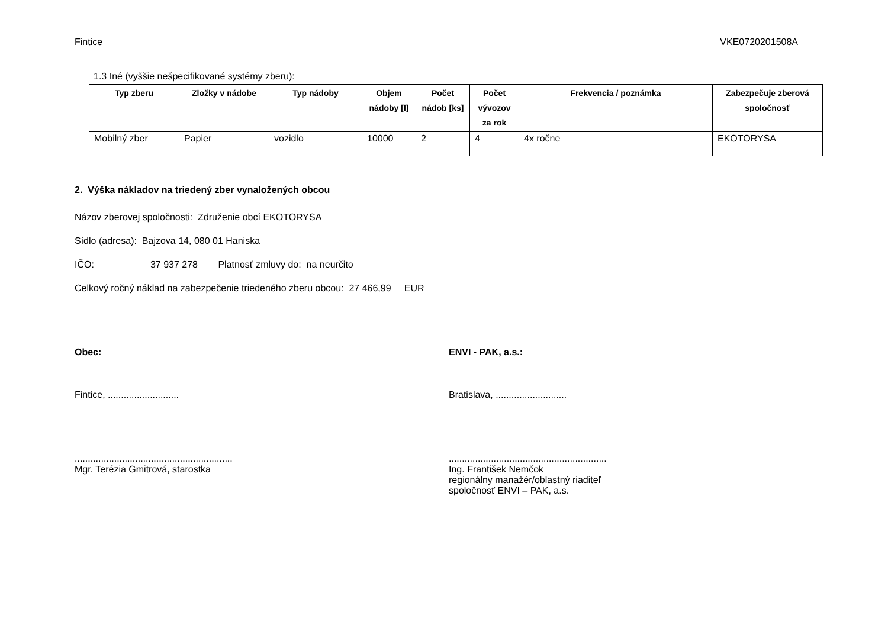Fintice VKE0720201508A
1.3 Iné (vyššie nešpecifikované systémy zberu):
| Typ zberu | Zložky v nádobe | Typ nádoby | Objem nádoby [l] | Počet nádob [ks] | Počet vývozov za rok | Frekvencia / poznámka | Zabezpečuje zberová spoločnosť |
| --- | --- | --- | --- | --- | --- | --- | --- |
| Mobilný zber | Papier | vozidlo | 10000 | 2 | 4 | 4x ročne | EKOTORYSA |
2. Výška nákladov na triedený zber vynaložených obcou
Názov zberovej spoločnosti: Združenie obcí EKOTORYSA
Sídlo (adresa): Bajzova 14, 080 01 Haniska
IČO: 37 937 278 Platnosť zmluvy do: na neurčito
Celkový ročný náklad na zabezpečenie triedeného zberu obcou: 27 466,99 EUR
Obec:
Fintice, ...........................
............................................................
Mgr. Terézia Gmitrová, starostka
ENVI - PAK, a.s.:
Bratislava, ...........................
............................................................
Ing. František Nemčok
regionálny manažér/oblastný riaditeľ
spoločnosť ENVI – PAK, a.s.